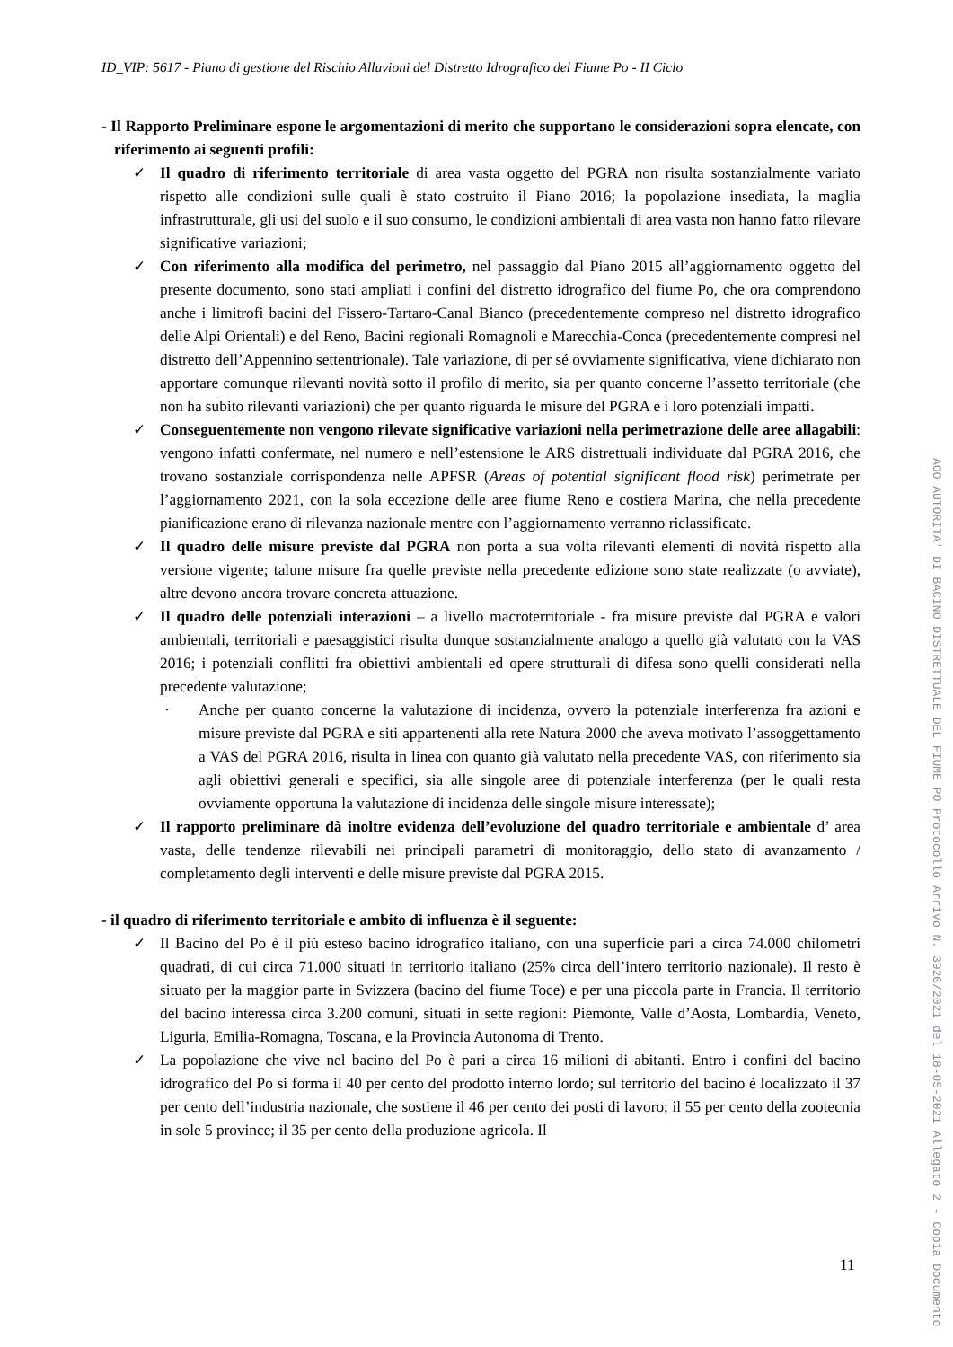ID_VIP: 5617 - Piano di gestione del Rischio Alluvioni del Distretto Idrografico del Fiume Po - II Ciclo
- Il Rapporto Preliminare espone le argomentazioni di merito che supportano le considerazioni sopra elencate, con riferimento ai seguenti profili:
✓ Il quadro di riferimento territoriale di area vasta oggetto del PGRA non risulta sostanzialmente variato rispetto alle condizioni sulle quali è stato costruito il Piano 2016; la popolazione insediata, la maglia infrastrutturale, gli usi del suolo e il suo consumo, le condizioni ambientali di area vasta non hanno fatto rilevare significative variazioni;
✓ Con riferimento alla modifica del perimetro, nel passaggio dal Piano 2015 all’aggiornamento oggetto del presente documento, sono stati ampliati i confini del distretto idrografico del fiume Po, che ora comprendono anche i limitrofi bacini del Fissero-Tartaro-Canal Bianco (precedentemente compreso nel distretto idrografico delle Alpi Orientali) e del Reno, Bacini regionali Romagnoli e Marecchia-Conca (precedentemente compresi nel distretto dell’Appennino settentrionale). Tale variazione, di per sé ovviamente significativa, viene dichiarato non apportare comunque rilevanti novità sotto il profilo di merito, sia per quanto concerne l’assetto territoriale (che non ha subito rilevanti variazioni) che per quanto riguarda le misure del PGRA e i loro potenziali impatti.
✓ Conseguentemente non vengono rilevate significative variazioni nella perimetrazione delle aree allagabili: vengono infatti confermate, nel numero e nell’estensione le ARS distrettuali individuate dal PGRA 2016, che trovano sostanziale corrispondenza nelle APFSR (Areas of potential significant flood risk) perimetrate per l’aggiornamento 2021, con la sola eccezione delle aree fiume Reno e costiera Marina, che nella precedente pianificazione erano di rilevanza nazionale mentre con l’aggiornamento verranno riclassificate.
✓ Il quadro delle misure previste dal PGRA non porta a sua volta rilevanti elementi di novità rispetto alla versione vigente; talune misure fra quelle previste nella precedente edizione sono state realizzate (o avviate), altre devono ancora trovare concreta attuazione.
✓ Il quadro delle potenziali interazioni – a livello macroterritoriale - fra misure previste dal PGRA e valori ambientali, territoriali e paesaggistici risulta dunque sostanzialmente analogo a quello già valutato con la VAS 2016; i potenziali conflitti fra obiettivi ambientali ed opere strutturali di difesa sono quelli considerati nella precedente valutazione;
· Anche per quanto concerne la valutazione di incidenza, ovvero la potenziale interferenza fra azioni e misure previste dal PGRA e siti appartenenti alla rete Natura 2000 che aveva motivato l’assoggettamento a VAS del PGRA 2016, risulta in linea con quanto già valutato nella precedente VAS, con riferimento sia agli obiettivi generali e specifici, sia alle singole aree di potenziale interferenza (per le quali resta ovviamente opportuna la valutazione di incidenza delle singole misure interessate);
✓ Il rapporto preliminare dà inoltre evidenza dell’evoluzione del quadro territoriale e ambientale d’ area vasta, delle tendenze rilevabili nei principali parametri di monitoraggio, dello stato di avanzamento / completamento degli interventi e delle misure previste dal PGRA 2015.
- il quadro di riferimento territoriale e ambito di influenza è il seguente:
✓ Il Bacino del Po è il più esteso bacino idrografico italiano, con una superficie pari a circa 74.000 chilometri quadrati, di cui circa 71.000 situati in territorio italiano (25% circa dell’intero territorio nazionale). Il resto è situato per la maggior parte in Svizzera (bacino del fiume Toce) e per una piccola parte in Francia. Il territorio del bacino interessa circa 3.200 comuni, situati in sette regioni: Piemonte, Valle d’Aosta, Lombardia, Veneto, Liguria, Emilia-Romagna, Toscana, e la Provincia Autonoma di Trento.
✓ La popolazione che vive nel bacino del Po è pari a circa 16 milioni di abitanti. Entro i confini del bacino idrografico del Po si forma il 40 per cento del prodotto interno lordo; sul territorio del bacino è localizzato il 37 per cento dell’industria nazionale, che sostiene il 46 per cento dei posti di lavoro; il 55 per cento della zootecnia in sole 5 province; il 35 per cento della produzione agricola. Il
11
AOO AUTORITA' DI BACINO DISTRETTUALE DEL FIUME PO Protocollo Arrivo N. 3920/2021 del 18-05-2021 Allegato 2 - Copia Documento